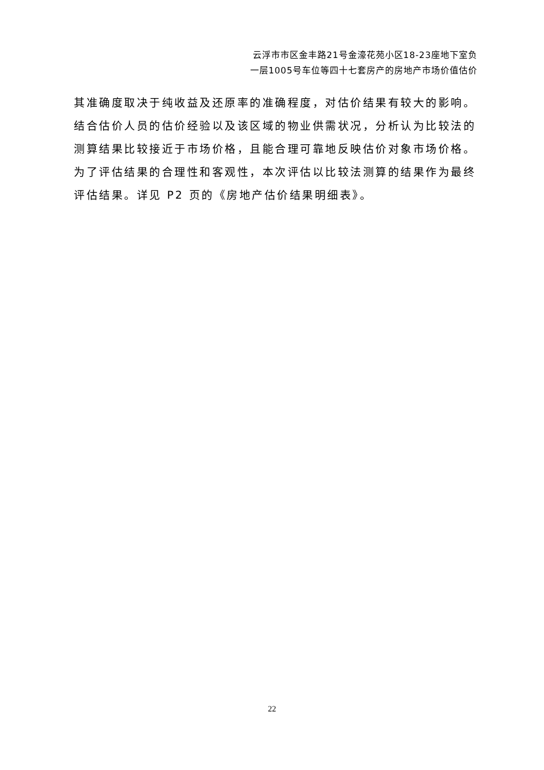云浮市市区金丰路21号金濠花苑小区18-23座地下室负
一层1005号车位等四十七套房产的房地产市场价值估价
其准确度取决于纯收益及还原率的准确程度，对估价结果有较大的影响。结合估价人员的估价经验以及该区域的物业供需状况，分析认为比较法的测算结果比较接近于市场价格，且能合理可靠地反映估价对象市场价格。为了评估结果的合理性和客观性，本次评估以比较法测算的结果作为最终评估结果。详见 P2 页的《房地产估价结果明细表》。
22